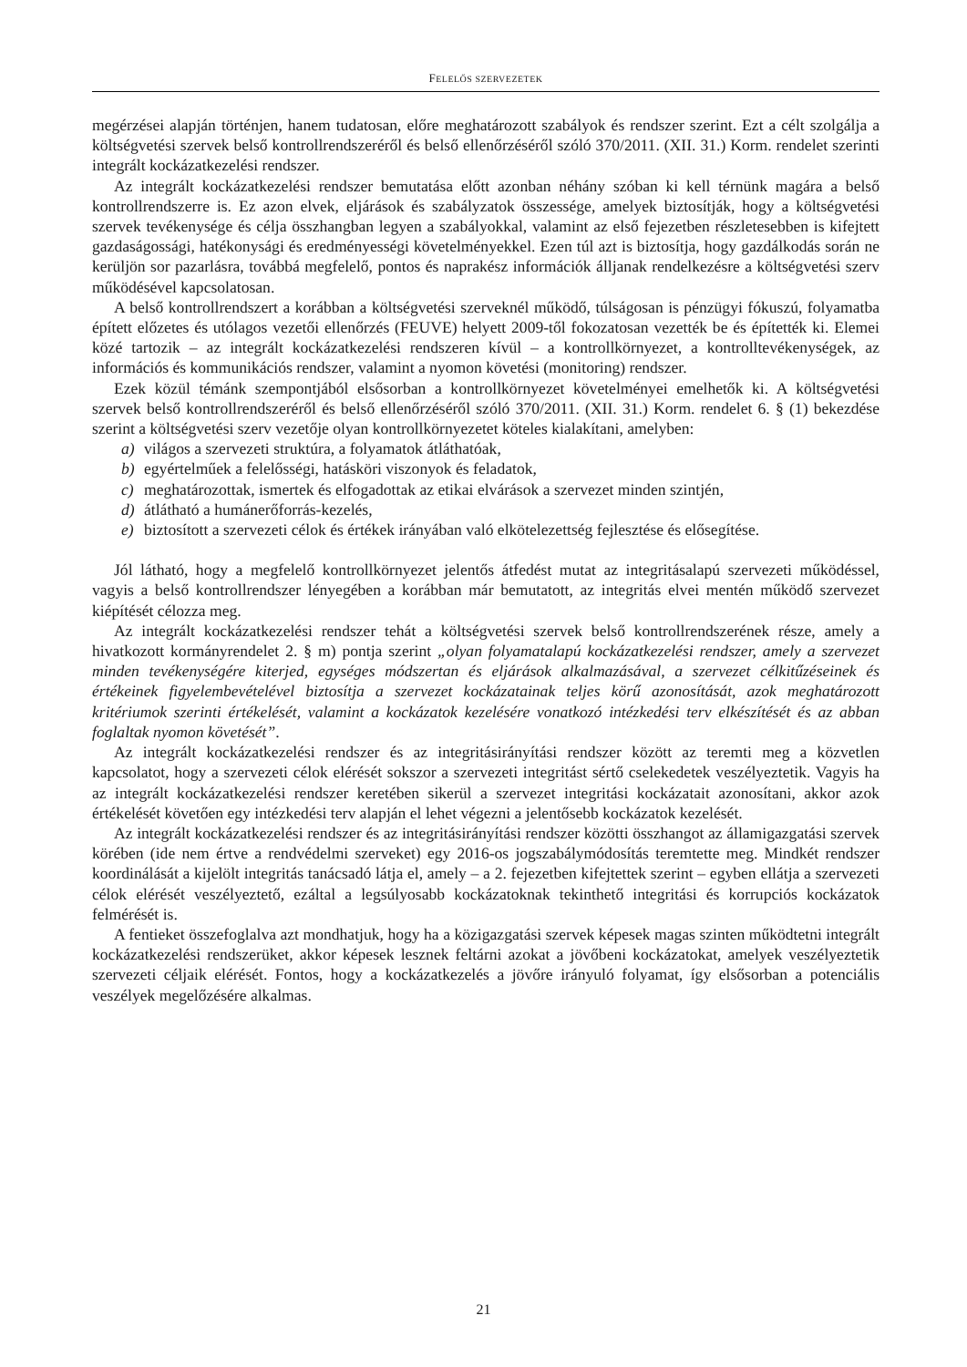FELELŐS SZERVEZETEK
megérzései alapján történjen, hanem tudatosan, előre meghatározott szabályok és rendszer szerint. Ezt a célt szolgálja a költségvetési szervek belső kontrollrendszeréről és belső ellenőrzéséről szóló 370/2011. (XII. 31.) Korm. rendelet szerinti integrált kockázatkezelési rendszer.
Az integrált kockázatkezelési rendszer bemutatása előtt azonban néhány szóban ki kell térnünk magára a belső kontrollrendszerre is. Ez azon elvek, eljárások és szabályzatok összessége, amelyek biztosítják, hogy a költségvetési szervek tevékenysége és célja összhangban legyen a szabályokkal, valamint az első fejezetben részletesebben is kifejtett gazdaságossági, hatékonysági és eredményes­ségi követelményekkel. Ezen túl azt is biztosítja, hogy gazdálkodás során ne kerüljön sor pazarlásra, továbbá megfelelő, pontos és naprakész információk álljanak rendelkezésre a költségvetési szerv működésével kapcsolatosan.
A belső kontrollrendszert a korábban a költségvetési szerveknél működő, túlságosan is pénzügyi fókuszú, folyamatba épített előzetes és utólagos vezetői ellenőrzés (FEUVE) helyett 2009-től foko­zatosan vezették be és építették ki. Elemei közé tartozik – az integrált kockázatkezelési rendszeren kívül – a kontrollkörnyezet, a kontrolltevékenységek, az információs és kommunikációs rendszer, valamint a nyomon követési (monitoring) rendszer.
Ezek közül témánk szempontjából elsősorban a kontrollkörnyezet követelményei emelhetők ki. A költségvetési szervek belső kontrollrendszeréről és belső ellenőrzéséről szóló 370/2011. (XII. 31.) Korm. rendelet 6. § (1) bekezdése szerint a költségvetési szerv vezetője olyan kontrollkörnyezetet köteles kialakítani, amelyben:
a) világos a szervezeti struktúra, a folyamatok átláthatóak,
b) egyértelműek a felelősségi, hatásköri viszonyok és feladatok,
c) meghatározottak, ismertek és elfogadottak az etikai elvárások a szervezet minden szintjén,
d) átlátható a humánerőforrás-kezelés,
e) biztosított a szervezeti célok és értékek irányában való elkötelezettség fejlesztése és elősegí­tése.
Jól látható, hogy a megfelelő kontrollkörnyezet jelentős átfedést mutat az integritásalapú szerve­zeti működéssel, vagyis a belső kontrollrendszer lényegében a korábban már bemutatott, az integritás elvei mentén működő szervezet kiépítését célozza meg.
Az integrált kockázatkezelési rendszer tehát a költségvetési szervek belső kontrollrendszerének része, amely a hivatkozott kormányrendelet 2. § m) pontja szerint „olyan folyamatalapú kocká­zatkezelési rendszer, amely a szervezet minden tevékenységére kiterjed, egységes módszertan és eljárások alkalmazásával, a szervezet célkitűzéseinek és értékeinek figyelembevételével biztosítja a szervezet kockázatainak teljes körű azonosítását, azok meghatározott kritériumok szerinti értékelé­sét, valamint a kockázatok kezelésére vonatkozó intézkedési terv elkészítését és az abban foglaltak nyomon követését”.
Az integrált kockázatkezelési rendszer és az integritásirányítási rendszer között az teremti meg a közvetlen kapcsolatot, hogy a szervezeti célok elérését sokszor a szervezeti integritást sértő cseleke­detek veszélyeztetik. Vagyis ha az integrált kockázatkezelési rendszer keretében sikerül a szervezet integritási kockázatait azonosítani, akkor azok értékelését követően egy intézkedési terv alapján el lehet végezni a jelentősebb kockázatok kezelését.
Az integrált kockázatkezelési rendszer és az integritásirányítási rendszer közötti összhangot az államigazgatási szervek körében (ide nem értve a rendvédelmi szerveket) egy 2016-os jogszabály­módosítás teremtette meg. Mindkét rendszer koordinálását a kijelölt integritás tanácsadó látja el, amely – a 2. fejezetben kifejtettek szerint – egyben ellátja a szervezeti célok elérését veszélyeztető, ezáltal a legsúlyosabb kockázatoknak tekinthető integritási és korrupciós kockázatok felmérését is.
A fentieket összefoglalva azt mondhatjuk, hogy ha a közigazgatási szervek képesek magas szin­ten működtetni integrált kockázatkezelési rendszerüket, akkor képesek lesznek feltárni azokat a jövőbeni kockázatokat, amelyek veszélyeztetik szervezeti céljaik elérését. Fontos, hogy a kockázat­kezelés a jövőre irányuló folyamat, így elsősorban a potenciális veszélyek megelőzésére alkalmas.
21